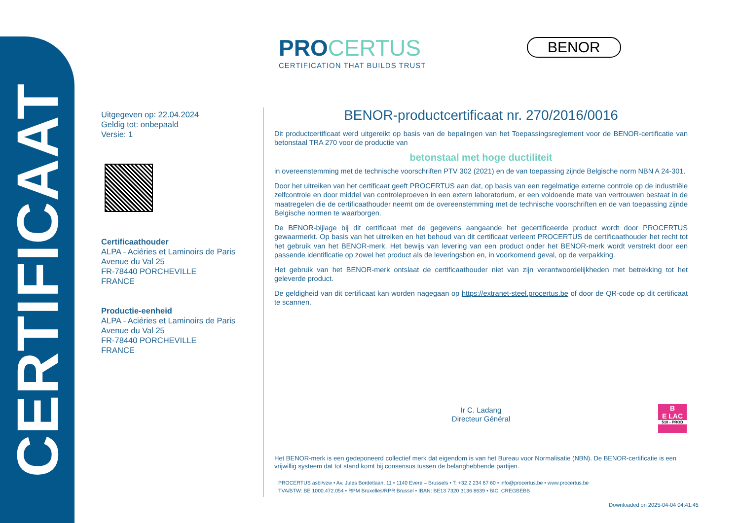CERTIFICAAT
PRO CERTUS
CERTIFICATION THAT BUILDS TRUST
BENOR
Uitgegeven op: 22.04.2024
Geldig tot: onbepaald
Versie: 1
Certificaathouder
ALPA - Aciéries et Laminoirs de Paris
Avenue du Val 25
FR-78440 PORCHEVILLE
FRANCE
Productie-eenheid
ALPA - Aciéries et Laminoirs de Paris
Avenue du Val 25
FR-78440 PORCHEVILLE
FRANCE
BENOR-productcertificaat nr. 270/2016/0016
Dit productcertificaat werd uitgereikt op basis van de bepalingen van het Toepassingsreglement voor de BENOR-certificatie van betonstaal TRA 270 voor de productie van
betonstaal met hoge ductiliteit
in overeenstemming met de technische voorschriften PTV 302 (2021) en de van toepassing zijnde Belgische norm NBN A 24-301.
Door het uitreiken van het certificaat geeft PROCERTUS aan dat, op basis van een regelmatige externe controle op de industriële zelfcontrole en door middel van controleproeven in een extern laboratorium, er een voldoende mate van vertrouwen bestaat in de maatregelen die de certificaathouder neemt om de overeenstemming met de technische voorschriften en de van toepassing zijnde Belgische normen te waarborgen.
De BENOR-bijlage bij dit certificaat met de gegevens aangaande het gecertificeerde product wordt door PROCERTUS gewaarmerkt. Op basis van het uitreiken en het behoud van dit certificaat verleent PROCERTUS de certificaathouder het recht tot het gebruik van het BENOR-merk. Het bewijs van levering van een product onder het BENOR-merk wordt verstrekt door een passende identificatie op zowel het product als de leveringsbon en, in voorkomend geval, op de verpakking.
Het gebruik van het BENOR-merk ontslaat de certificaathouder niet van zijn verantwoordelijkheden met betrekking tot het geleverde product.
De geldigheid van dit certificaat kan worden nagegaan op https://extranet-steel.procertus.be of door de QR-code op dit certificaat te scannen.
Ir C. Ladang
Directeur Général
B
E LAC
510 - PROD
Het BENOR-merk is een gedeponeerd collectief merk dat eigendom is van het Bureau voor Normalisatie (NBN). De BENOR-certificatie is een vrijwillig systeem dat tot stand komt bij consensus tussen de belanghebbende partijen.
PROCERTUS asbl/vzw • Av. Jules Bordetlaan, 11 • 1140 Evere – Brussels • T: +32 2 234 67 60 • info@procertus.be • www.procertus.be
TVA/BTW: BE 1000.472.054 • RPM Bruxelles/RPR Brussel • IBAN: BE13 7320 3136 8639 • BIC: CREGBEBB
Downloaded on 2025-04-04 04:41:45